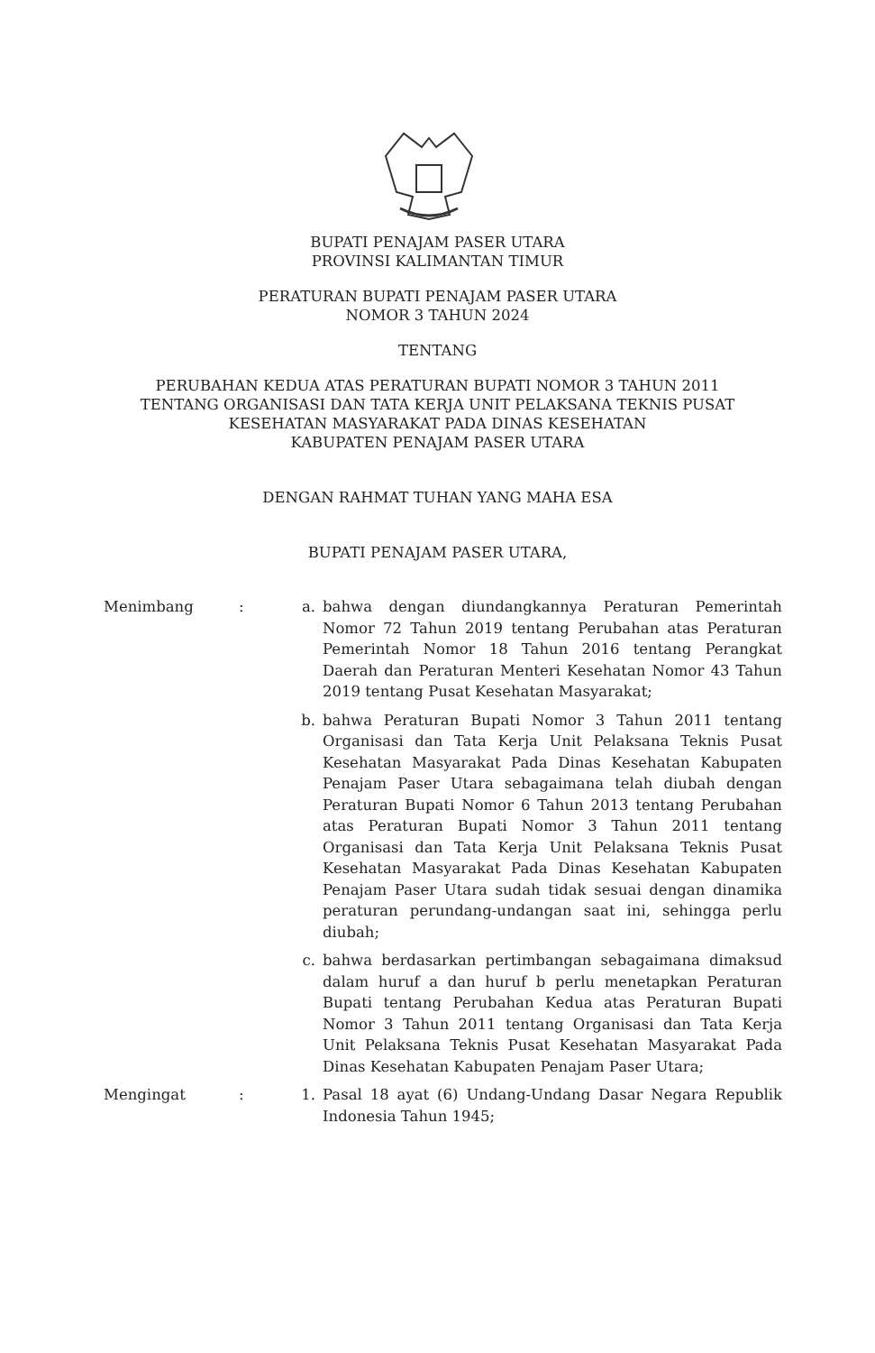BUPATI PENAJAM PASER UTARA
PROVINSI KALIMANTAN TIMUR
PERATURAN BUPATI PENAJAM PASER UTARA
NOMOR 3 TAHUN 2024
TENTANG
PERUBAHAN KEDUA ATAS PERATURAN BUPATI NOMOR 3 TAHUN 2011
TENTANG ORGANISASI DAN TATA KERJA UNIT PELAKSANA TEKNIS PUSAT
KESEHATAN MASYARAKAT PADA DINAS KESEHATAN
KABUPATEN PENAJAM PASER UTARA
DENGAN RAHMAT TUHAN YANG MAHA ESA
BUPATI PENAJAM PASER UTARA,
Menimbang : a. bahwa dengan diundangkannya Peraturan Pemerintah Nomor 72 Tahun 2019 tentang Perubahan atas Peraturan Pemerintah Nomor 18 Tahun 2016 tentang Perangkat Daerah dan Peraturan Menteri Kesehatan Nomor 43 Tahun 2019 tentang Pusat Kesehatan Masyarakat;
b. bahwa Peraturan Bupati Nomor 3 Tahun 2011 tentang Organisasi dan Tata Kerja Unit Pelaksana Teknis Pusat Kesehatan Masyarakat Pada Dinas Kesehatan Kabupaten Penajam Paser Utara sebagaimana telah diubah dengan Peraturan Bupati Nomor 6 Tahun 2013 tentang Perubahan atas Peraturan Bupati Nomor 3 Tahun 2011 tentang Organisasi dan Tata Kerja Unit Pelaksana Teknis Pusat Kesehatan Masyarakat Pada Dinas Kesehatan Kabupaten Penajam Paser Utara sudah tidak sesuai dengan dinamika peraturan perundang-undangan saat ini, sehingga perlu diubah;
c. bahwa berdasarkan pertimbangan sebagaimana dimaksud dalam huruf a dan huruf b perlu menetapkan Peraturan Bupati tentang Perubahan Kedua atas Peraturan Bupati Nomor 3 Tahun 2011 tentang Organisasi dan Tata Kerja Unit Pelaksana Teknis Pusat Kesehatan Masyarakat Pada Dinas Kesehatan Kabupaten Penajam Paser Utara;
Mengingat : 1. Pasal 18 ayat (6) Undang-Undang Dasar Negara Republik Indonesia Tahun 1945;